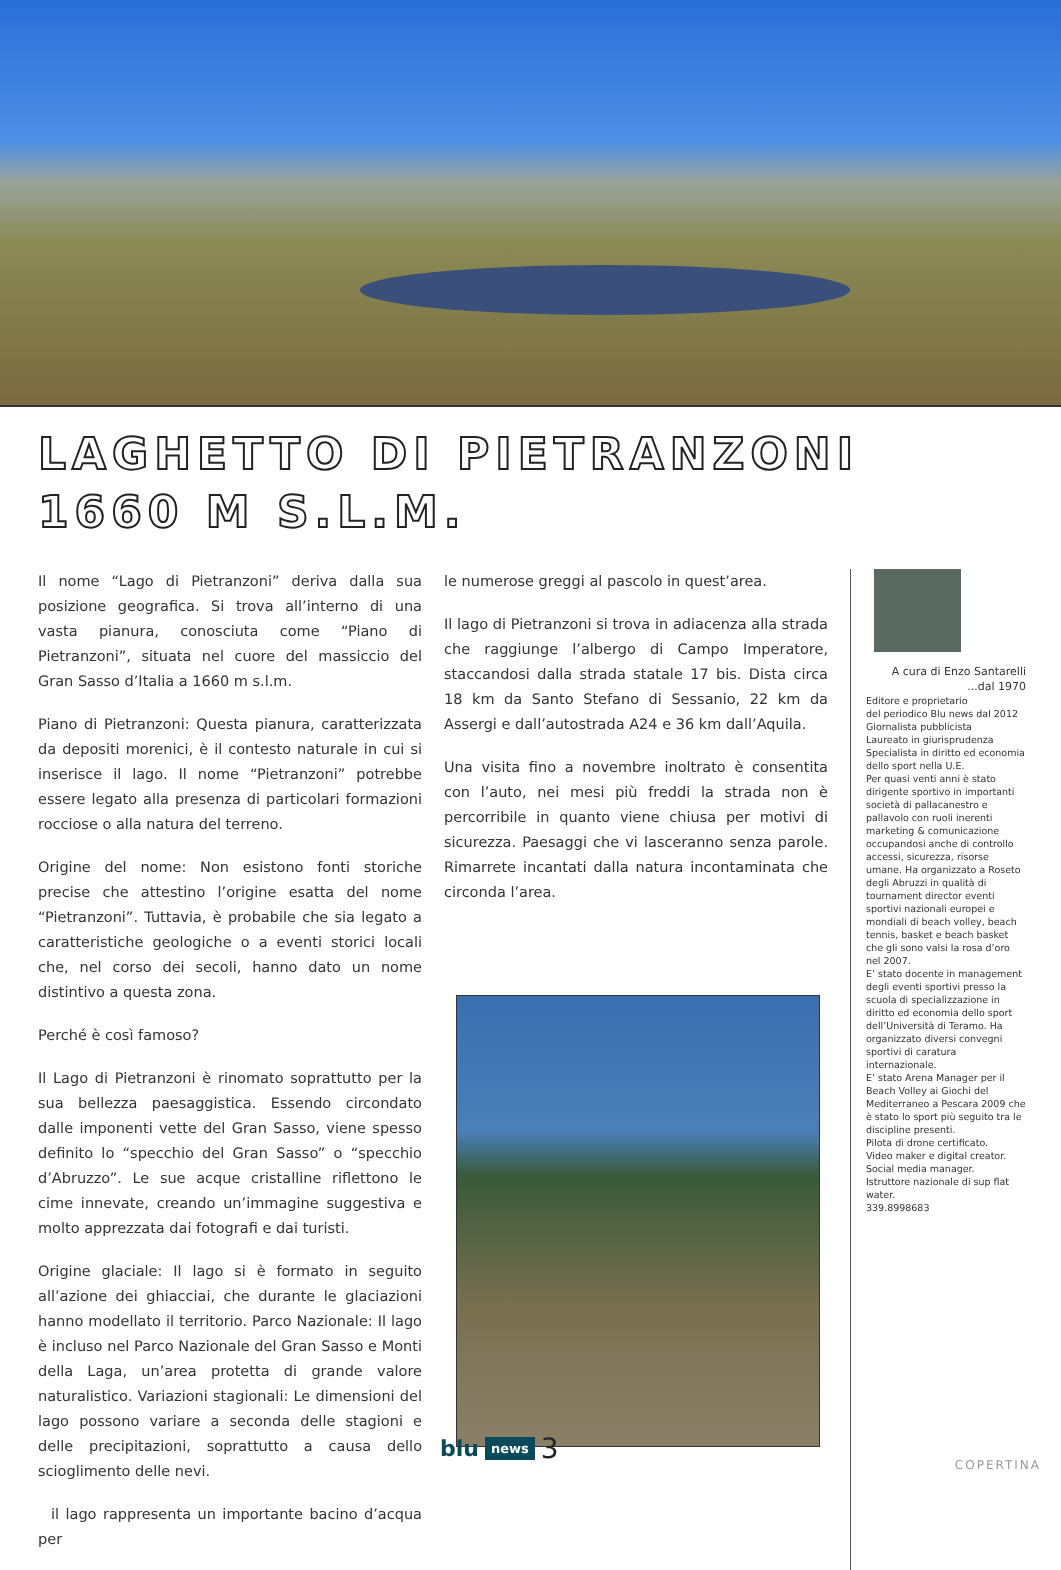LAGHETTO DI PIETRANZONI
1660 M S.L.M.
Il nome “Lago di Pietranzoni” deriva dalla sua posizione geografica. Si trova all’interno di una vasta pianura, conosciuta come “Piano di Pietranzoni”, situata nel cuore del massiccio del Gran Sasso d’Italia a 1660 m s.l.m.
Piano di Pietranzoni: Questa pianura, caratterizzata da depositi morenici, è il contesto naturale in cui si inserisce il lago. Il nome “Pietranzoni” potrebbe essere legato alla presenza di particolari formazioni rocciose o alla natura del terreno.
Origine del nome: Non esistono fonti storiche precise che attestino l’origine esatta del nome “Pietranzoni”. Tuttavia, è probabile che sia legato a caratteristiche geologiche o a eventi storici locali che, nel corso dei secoli, hanno dato un nome distintivo a questa zona.
Perché è così famoso?
Il Lago di Pietranzoni è rinomato soprattutto per la sua bellezza paesaggistica. Essendo circondato dalle imponenti vette del Gran Sasso, viene spesso definito lo “specchio del Gran Sasso” o “specchio d’Abruzzo”. Le sue acque cristalline riflettono le cime innevate, creando un’immagine suggestiva e molto apprezzata dai fotografi e dai turisti.
Origine glaciale: Il lago si è formato in seguito all’azione dei ghiacciai, che durante le glaciazioni hanno modellato il territorio. Parco Nazionale: Il lago è incluso nel Parco Nazionale del Gran Sasso e Monti della Laga, un’area protetta di grande valore naturalistico. Variazioni stagionali: Le dimensioni del lago possono variare a seconda delle stagioni e delle precipitazioni, soprattutto a causa dello scioglimento delle nevi.
il lago rappresenta un importante bacino d’acqua per
le numerose greggi al pascolo in quest’area.
Il lago di Pietranzoni si trova in adiacenza alla strada che raggiunge l’albergo di Campo Imperatore, staccandosi dalla strada statale 17 bis. Dista circa 18 km da Santo Stefano di Sessanio, 22 km da Assergi e dall’autostrada A24 e 36 km dall’Aquila.
Una visita fino a novembre inoltrato è consentita con l’auto, nei mesi più freddi la strada non è percorribile in quanto viene chiusa per motivi di sicurezza. Paesaggi che vi lasceranno senza parole. Rimarrete incantati dalla natura incontaminata che circonda l’area.
A cura di Enzo Santarelli
...dal 1970
Editore e proprietario
del periodico Blu news dal 2012
Giornalista pubblicista
Laureato in giurisprudenza
Specialista in diritto ed economia dello sport nella U.E.
Per quasi venti anni è stato dirigente sportivo in importanti società di pallacanestro e pallavolo con ruoli inerenti marketing & comunicazione occupandosi anche di controllo accessi, sicurezza, risorse umane. Ha organizzato a Roseto degli Abruzzi in qualità di tournament director eventi sportivi nazionali europei e mondiali di beach volley, beach tennis, basket e beach basket che gli sono valsi la rosa d’oro nel 2007.
E’ stato docente in management degli eventi sportivi presso la scuola di specializzazione in diritto ed economia dello sport dell’Università di Teramo. Ha organizzato diversi convegni sportivi di caratura internazionale.
E’ stato Arena Manager per il Beach Volley ai Giochi del Mediterraneo a Pescara 2009 che è stato lo sport più seguito tra le discipline presenti.
Pilota di drone certificato.
Video maker e digital creator.
Social media manager.
Istruttore nazionale di sup flat water.
339.8998683
blu news 3
COPERTINA